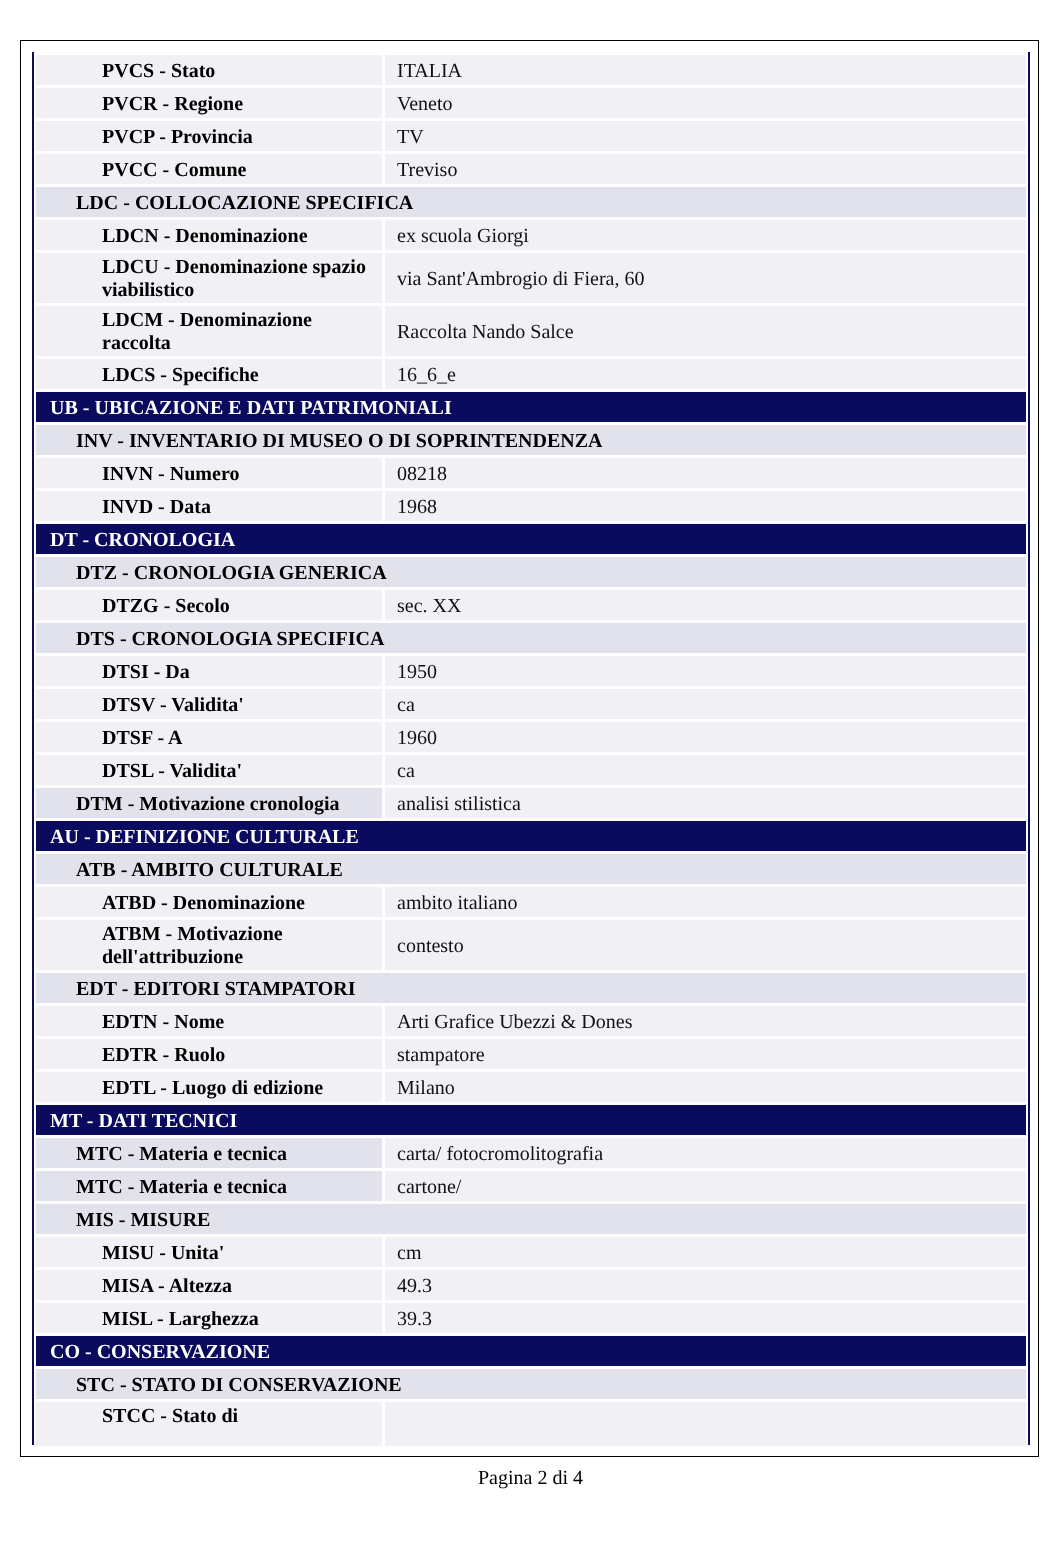| PVCS - Stato | ITALIA |
| PVCR - Regione | Veneto |
| PVCP - Provincia | TV |
| PVCC - Comune | Treviso |
| LDC - COLLOCAZIONE SPECIFICA | |
| LDCN - Denominazione | ex scuola Giorgi |
| LDCU - Denominazione spazio viabilistico | via Sant'Ambrogio di Fiera, 60 |
| LDCM - Denominazione raccolta | Raccolta Nando Salce |
| LDCS - Specifiche | 16_6_e |
| UB - UBICAZIONE E DATI PATRIMONIALI | |
| INV - INVENTARIO DI MUSEO O DI SOPRINTENDENZA | |
| INVN - Numero | 08218 |
| INVD - Data | 1968 |
| DT - CRONOLOGIA | |
| DTZ - CRONOLOGIA GENERICA | |
| DTZG - Secolo | sec. XX |
| DTS - CRONOLOGIA SPECIFICA | |
| DTSI - Da | 1950 |
| DTSV - Validita' | ca |
| DTSF - A | 1960 |
| DTSL - Validita' | ca |
| DTM - Motivazione cronologia | analisi stilistica |
| AU - DEFINIZIONE CULTURALE | |
| ATB - AMBITO CULTURALE | |
| ATBD - Denominazione | ambito italiano |
| ATBM - Motivazione dell'attribuzione | contesto |
| EDT - EDITORI STAMPATORI | |
| EDTN - Nome | Arti Grafice Ubezzi & Dones |
| EDTR - Ruolo | stampatore |
| EDTL - Luogo di edizione | Milano |
| MT - DATI TECNICI | |
| MTC - Materia e tecnica | carta/ fotocromolitografia |
| MTC - Materia e tecnica | cartone/ |
| MIS - MISURE | |
| MISU - Unita' | cm |
| MISA - Altezza | 49.3 |
| MISL - Larghezza | 39.3 |
| CO - CONSERVAZIONE | |
| STC - STATO DI CONSERVAZIONE | |
| STCC - Stato di | |
Pagina 2 di 4